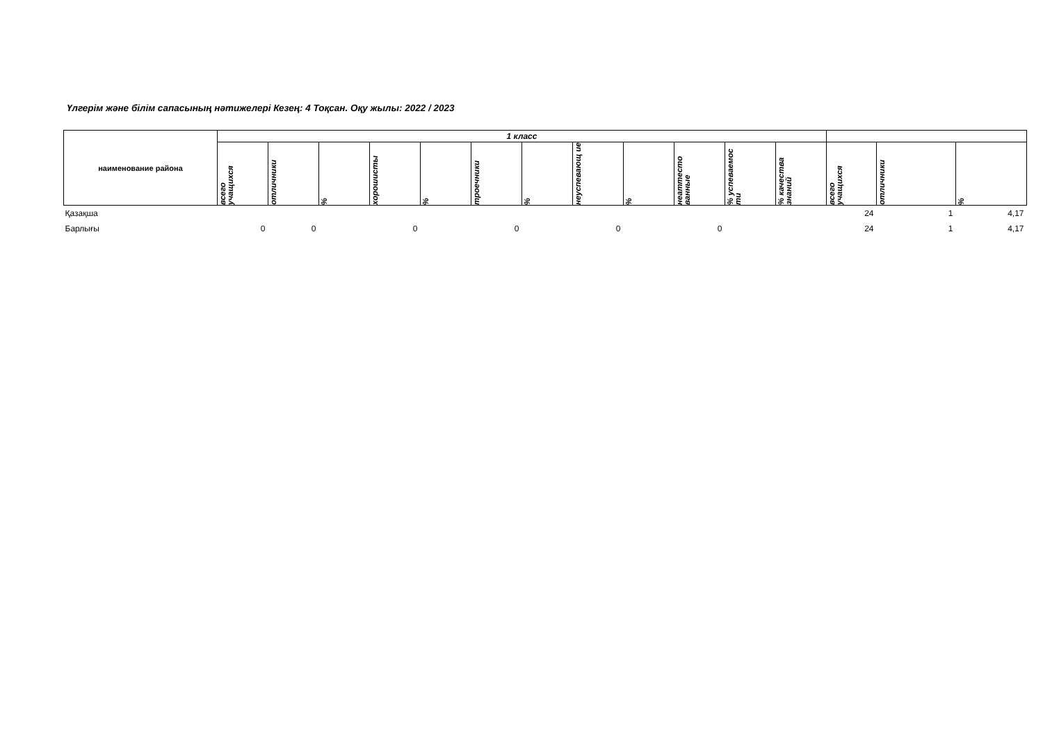Үлгерім және білім сапасының нәтижелері Кезең: 4 Тоқсан. Оқу жылы: 2022 / 2023
| наименование района | 1 класс | | | | | | | | | | | | | | |
| --- | --- | --- | --- | --- | --- | --- | --- | --- | --- | --- | --- | --- | --- | --- | --- |
| | всего учащихся | отличники | % | хорошисты | % | троечники | % | неуспевающ ие | % | неаттесто ванные | % успеваемос ти | % качества знаний | всего учащихся | отличники | % |
| Қазақша | | | | | | | | | | | | | 24 | 1 | 4,17 |
| Барлығы | 0 | 0 | | 0 | | 0 | | 0 | | 0 | | | 24 | 1 | 4,17 |